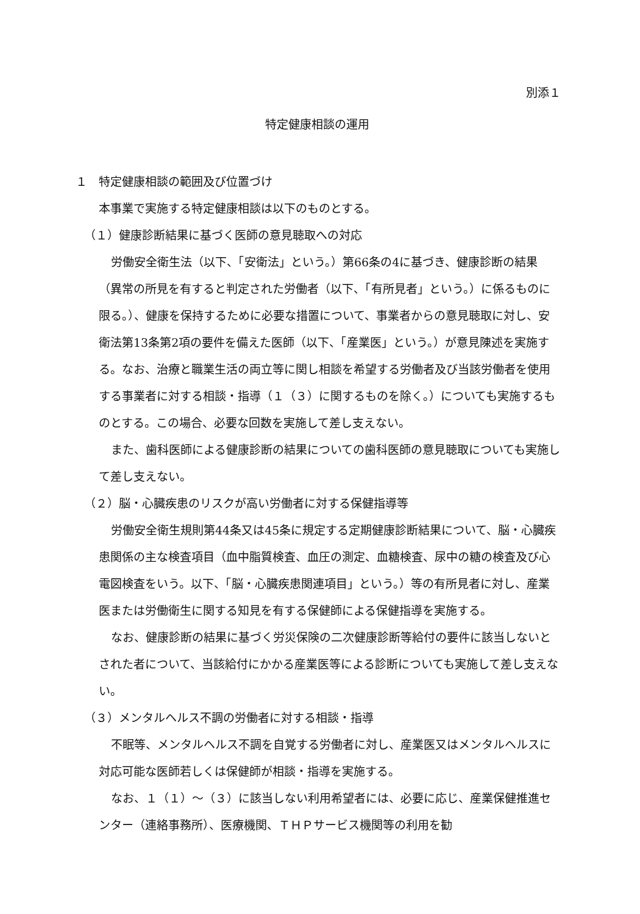別添１
特定健康相談の運用
１　特定健康相談の範囲及び位置づけ
本事業で実施する特定健康相談は以下のものとする。
（１）健康診断結果に基づく医師の意見聴取への対応
労働安全衛生法（以下、「安衛法」という。）第66条の4に基づき、健康診断の結果（異常の所見を有すると判定された労働者（以下、「有所見者」という。）に係るものに限る。）、健康を保持するために必要な措置について、事業者からの意見聴取に対し、安衛法第13条第2項の要件を備えた医師（以下、「産業医」という。）が意見陳述を実施する。なお、治療と職業生活の両立等に関し相談を希望する労働者及び当該労働者を使用する事業者に対する相談・指導（１（３）に関するものを除く。）についても実施するものとする。この場合、必要な回数を実施して差し支えない。
また、歯科医師による健康診断の結果についての歯科医師の意見聴取についても実施して差し支えない。
（２）脳・心臓疾患のリスクが高い労働者に対する保健指導等
労働安全衛生規則第44条又は45条に規定する定期健康診断結果について、脳・心臓疾患関係の主な検査項目（血中脂質検査、血圧の測定、血糖検査、尿中の糖の検査及び心電図検査をいう。以下、「脳・心臓疾患関連項目」という。）等の有所見者に対し、産業医または労働衛生に関する知見を有する保健師による保健指導を実施する。
なお、健康診断の結果に基づく労災保険の二次健康診断等給付の要件に該当しないとされた者について、当該給付にかかる産業医等による診断についても実施して差し支えない。
（３）メンタルヘルス不調の労働者に対する相談・指導
不眠等、メンタルヘルス不調を自覚する労働者に対し、産業医又はメンタルヘルスに対応可能な医師若しくは保健師が相談・指導を実施する。
なお、１（１）～（３）に該当しない利用希望者には、必要に応じ、産業保健推進センター（連絡事務所）、医療機関、ＴＨＰサービス機関等の利用を勧